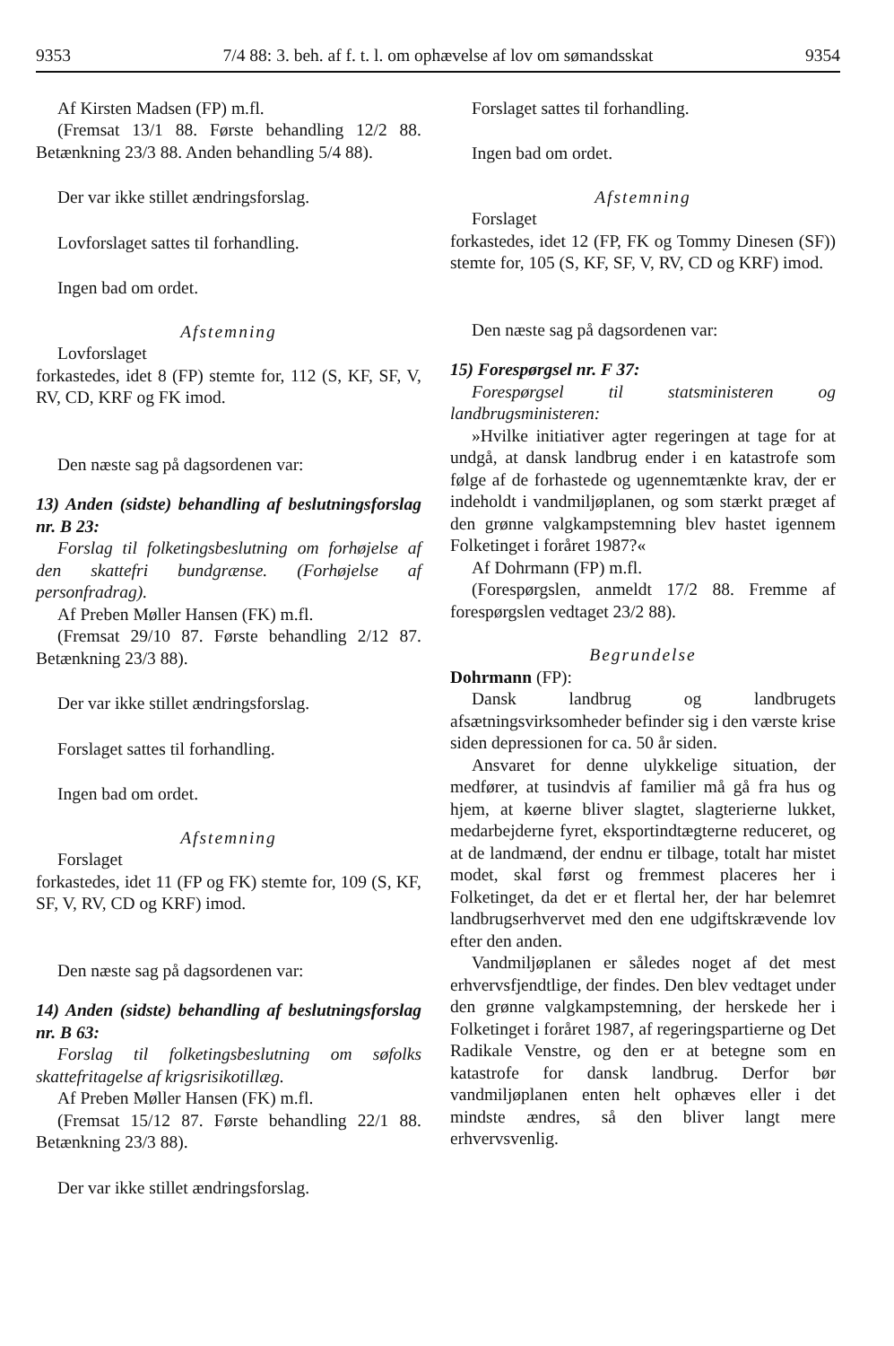9353 7/4 88: 3. beh. af f. t. l. om ophævelse af lov om sømandsskat 9354
Af Kirsten Madsen (FP) m.fl.
(Fremsat 13/1 88. Første behandling 12/2 88. Betænkning 23/3 88. Anden behandling 5/4 88).
Der var ikke stillet ændringsforslag.
Lovforslaget sattes til forhandling.
Ingen bad om ordet.
Afstemning
Lovforslaget
forkastedes, idet 8 (FP) stemte for, 112 (S, KF, SF, V, RV, CD, KRF og FK imod.
Den næste sag på dagsordenen var:
13) Anden (sidste) behandling af beslutningsforslag nr. B 23:
Forslag til folketingsbeslutning om forhøjelse af den skattefri bundgrænse. (Forhøjelse af personfradrag).
Af Preben Møller Hansen (FK) m.fl.
(Fremsat 29/10 87. Første behandling 2/12 87. Betænkning 23/3 88).
Der var ikke stillet ændringsforslag.
Forslaget sattes til forhandling.
Ingen bad om ordet.
Afstemning
Forslaget
forkastedes, idet 11 (FP og FK) stemte for, 109 (S, KF, SF, V, RV, CD og KRF) imod.
Den næste sag på dagsordenen var:
14) Anden (sidste) behandling af beslutningsforslag nr. B 63:
Forslag til folketingsbeslutning om søfolks skattefritagelse af krigsrisikotillæg.
Af Preben Møller Hansen (FK) m.fl.
(Fremsat 15/12 87. Første behandling 22/1 88. Betænkning 23/3 88).
Der var ikke stillet ændringsforslag.
Forslaget sattes til forhandling.
Ingen bad om ordet.
Afstemning
Forslaget
forkastedes, idet 12 (FP, FK og Tommy Dinesen (SF)) stemte for, 105 (S, KF, SF, V, RV, CD og KRF) imod.
Den næste sag på dagsordenen var:
15) Forespørgsel nr. F 37:
Forespørgsel til statsministeren og landbrugsministeren:
»Hvilke initiativer agter regeringen at tage for at undgå, at dansk landbrug ender i en katastrofe som følge af de forhastede og ugennemtænkte krav, der er indeholdt i vandmiljøplanen, og som stærkt præget af den grønne valgkampstemning blev hastet igennem Folketinget i foråret 1987?«
Af Dohrmann (FP) m.fl.
(Forespørgslen, anmeldt 17/2 88. Fremme af forespørgslen vedtaget 23/2 88).
Begrundelse
Dohrmann (FP):
Dansk landbrug og landbrugets afsætningsvirksomheder befinder sig i den værste krise siden depressionen for ca. 50 år siden.
Ansvaret for denne ulykkelige situation, der medfører, at tusindvis af familier må gå fra hus og hjem, at køerne bliver slagtet, slagterierne lukket, medarbejderne fyret, eksportindtægterne reduceret, og at de landmænd, der endnu er tilbage, totalt har mistet modet, skal først og fremmest placeres her i Folketinget, da det er et flertal her, der har belemret landbrugserhvervet med den ene udgiftskrævende lov efter den anden.
Vandmiljøplanen er således noget af det mest erhvervsfjendtlige, der findes. Den blev vedtaget under den grønne valgkampstemning, der herskede her i Folketinget i foråret 1987, af regeringspartierne og Det Radikale Venstre, og den er at betegne som en katastrofe for dansk landbrug. Derfor bør vandmiljøplanen enten helt ophæves eller i det mindste ændres, så den bliver langt mere erhvervsvenlig.